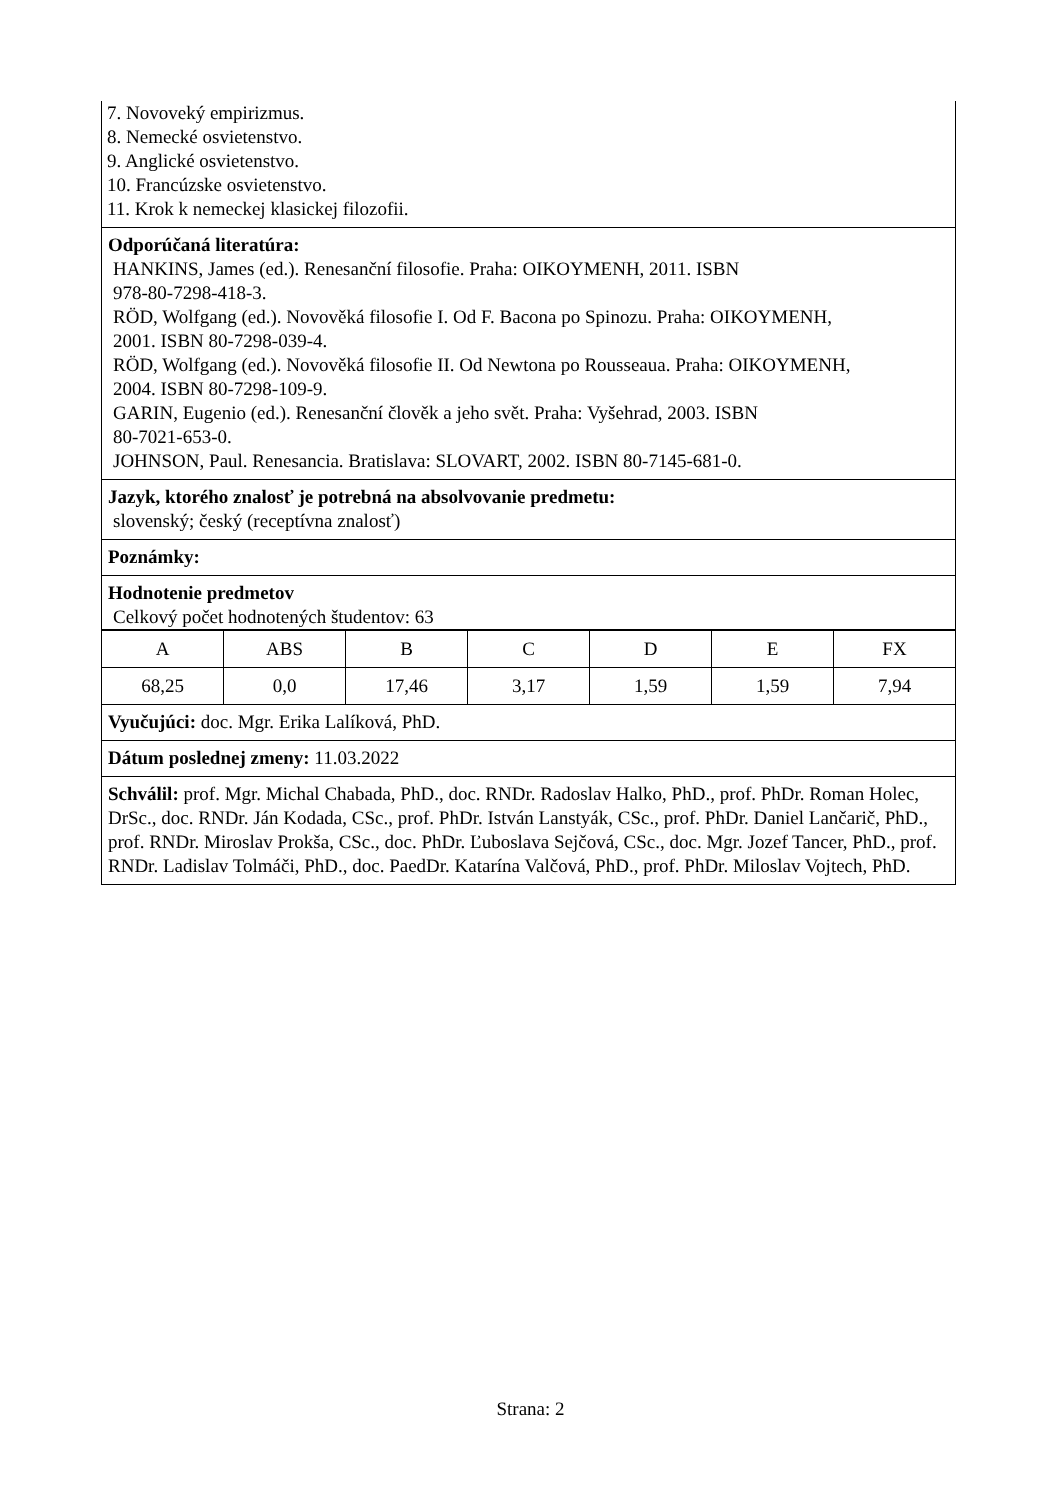7. Novoveký empirizmus.
8. Nemecké osvietenstvo.
9. Anglické osvietenstvo.
10. Francúzske osvietenstvo.
11. Krok k nemeckej klasickej filozofii.
Odporúčaná literatúra:
HANKINS, James (ed.). Renesanční filosofie. Praha: OIKOYMENH, 2011. ISBN
978-80-7298-418-3.
RÖD, Wolfgang (ed.). Novověká filosofie I. Od F. Bacona po Spinozu. Praha: OIKOYMENH,
2001. ISBN 80-7298-039-4.
RÖD, Wolfgang (ed.). Novověká filosofie II. Od Newtona po Rousseaua. Praha: OIKOYMENH,
2004. ISBN 80-7298-109-9.
GARIN, Eugenio (ed.). Renesanční člověk a jeho svět. Praha: Vyšehrad, 2003. ISBN
80-7021-653-0.
JOHNSON, Paul. Renesancia. Bratislava: SLOVART, 2002. ISBN 80-7145-681-0.
Jazyk, ktorého znalosť je potrebná na absolvovanie predmetu:
slovenský; český (receptívna znalosť)
Poznámky:
Hodnotenie predmetov
Celkový počet hodnotených študentov: 63
| A | ABS | B | C | D | E | FX |
| 68,25 | 0,0 | 17,46 | 3,17 | 1,59 | 1,59 | 7,94 |
Vyučujúci: doc. Mgr. Erika Lalíková, PhD.
Dátum poslednej zmeny: 11.03.2022
Schválil: prof. Mgr. Michal Chabada, PhD., doc. RNDr. Radoslav Halko, PhD., prof. PhDr. Roman Holec, DrSc., doc. RNDr. Ján Kodada, CSc., prof. PhDr. István Lanstyák, CSc., prof. PhDr. Daniel Lančarič, PhD., prof. RNDr. Miroslav Prokša, CSc., doc. PhDr. Ľuboslava Sejčová, CSc., doc. Mgr. Jozef Tancer, PhD., prof. RNDr. Ladislav Tolmáči, PhD., doc. PaedDr. Katarína Valčová, PhD., prof. PhDr. Miloslav Vojtech, PhD.
Strana: 2